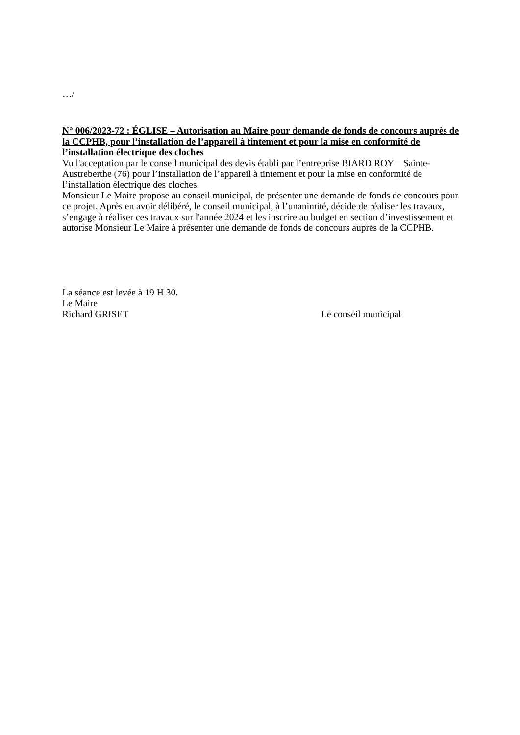…/
N° 006/2023-72 : ÉGLISE – Autorisation au Maire pour demande de fonds de concours auprès de la CCPHB, pour l’installation de l’appareil à tintement et pour la mise en conformité de l’installation électrique des cloches
Vu l'acceptation par le conseil municipal des devis établi par l’entreprise BIARD ROY – Sainte-Austreberthe (76) pour l’installation de l’appareil à tintement et pour la mise en conformité de l’installation électrique des cloches.
Monsieur Le Maire propose au conseil municipal, de présenter une demande de fonds de concours pour ce projet. Après en avoir délibéré, le conseil municipal, à l’unanimité, décide de réaliser les travaux, s’engage à réaliser ces travaux sur l'année 2024 et les inscrire au budget en section d’investissement et autorise Monsieur Le Maire à présenter une demande de fonds de concours auprès de la CCPHB.
La séance est levée à 19 H 30.
Le Maire
Richard GRISET Le conseil municipal